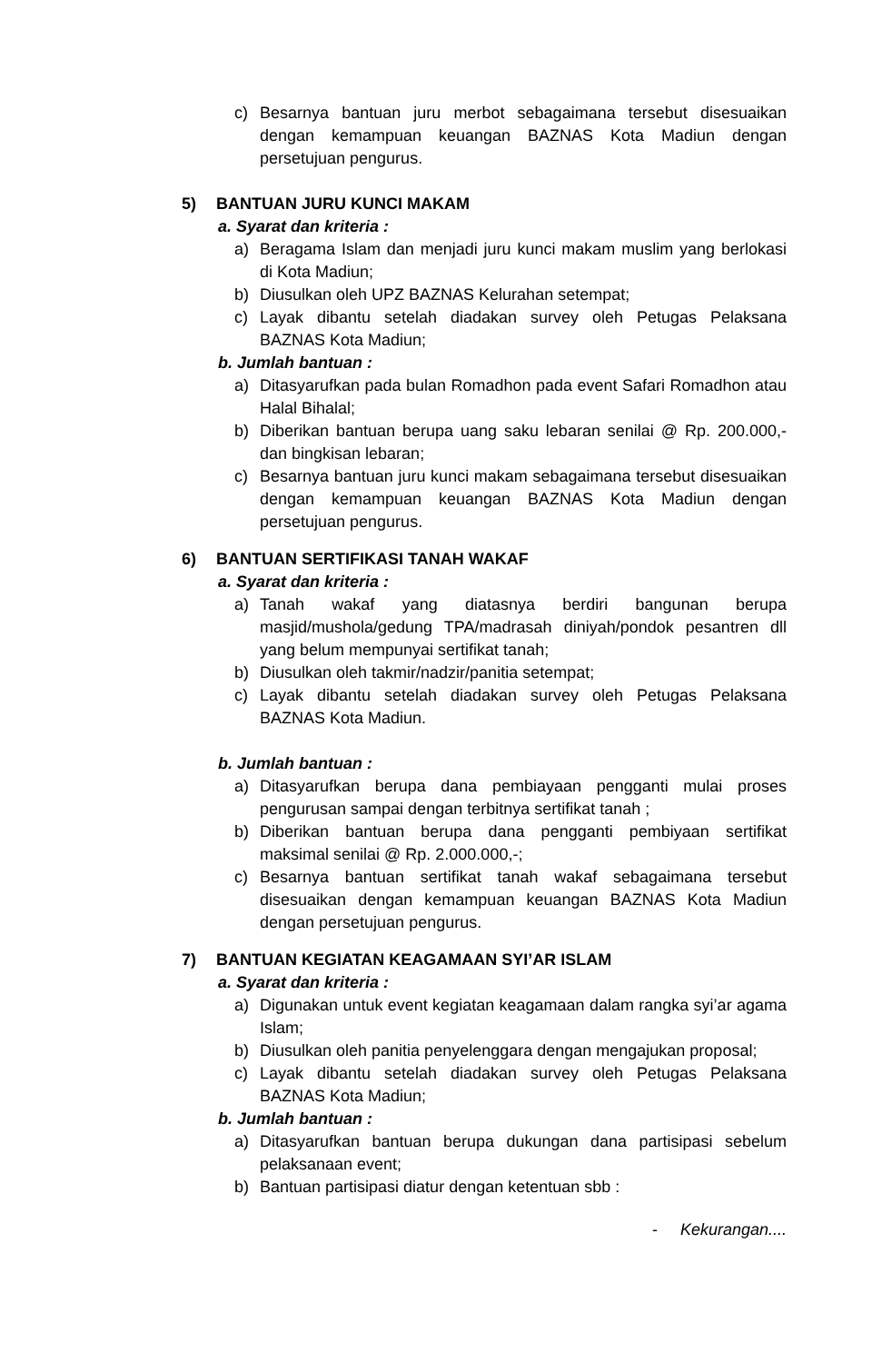c) Besarnya bantuan juru merbot sebagaimana tersebut disesuaikan dengan kemampuan keuangan BAZNAS Kota Madiun dengan persetujuan pengurus.
5) BANTUAN JURU KUNCI MAKAM
a. Syarat dan kriteria :
a) Beragama Islam dan menjadi juru kunci makam muslim yang berlokasi di Kota Madiun;
b) Diusulkan oleh UPZ BAZNAS Kelurahan setempat;
c) Layak dibantu setelah diadakan survey oleh Petugas Pelaksana BAZNAS Kota Madiun;
b. Jumlah bantuan :
a) Ditasyarufkan pada bulan Romadhon pada event Safari Romadhon atau Halal Bihalal;
b) Diberikan bantuan berupa uang saku lebaran senilai @ Rp. 200.000,- dan bingkisan lebaran;
c) Besarnya bantuan juru kunci makam sebagaimana tersebut disesuaikan dengan kemampuan keuangan BAZNAS Kota Madiun dengan persetujuan pengurus.
6) BANTUAN SERTIFIKASI TANAH WAKAF
a. Syarat dan kriteria :
a) Tanah wakaf yang diatasnya berdiri bangunan berupa masjid/mushola/gedung TPA/madrasah diniyah/pondok pesantren dll yang belum mempunyai sertifikat tanah;
b) Diusulkan oleh takmir/nadzir/panitia setempat;
c) Layak dibantu setelah diadakan survey oleh Petugas Pelaksana BAZNAS Kota Madiun.
b. Jumlah bantuan :
a) Ditasyarufkan berupa dana pembiayaan pengganti mulai proses pengurusan sampai dengan terbitnya sertifikat tanah ;
b) Diberikan bantuan berupa dana pengganti pembiyaan sertifikat maksimal senilai @ Rp. 2.000.000,-;
c) Besarnya bantuan sertifikat tanah wakaf sebagaimana tersebut disesuaikan dengan kemampuan keuangan BAZNAS Kota Madiun dengan persetujuan pengurus.
7) BANTUAN KEGIATAN KEAGAMAAN SYI’AR ISLAM
a. Syarat dan kriteria :
a) Digunakan untuk event kegiatan keagamaan dalam rangka syi’ar agama Islam;
b) Diusulkan oleh panitia penyelenggara dengan mengajukan proposal;
c) Layak dibantu setelah diadakan survey oleh Petugas Pelaksana BAZNAS Kota Madiun;
b. Jumlah bantuan :
a) Ditasyarufkan bantuan berupa dukungan dana partisipasi sebelum pelaksanaan event;
b) Bantuan partisipasi diatur dengan ketentuan sbb :
- Kekurangan....